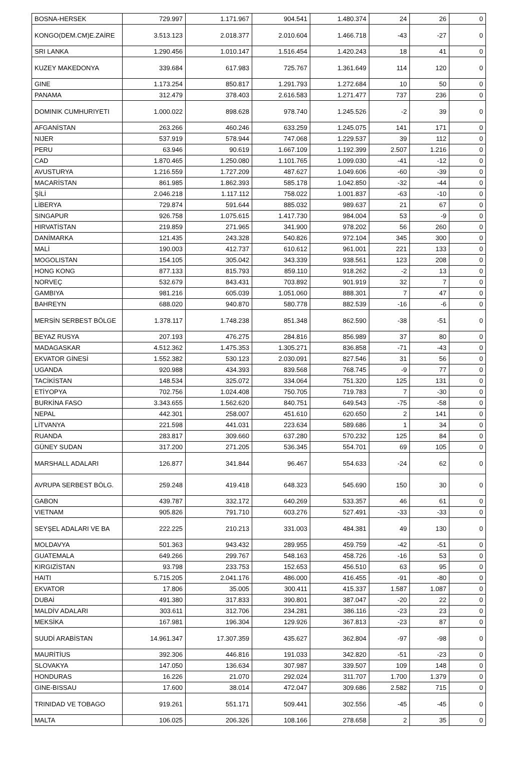| BOSNA-HERSEK | 729.997 | 1.171.967 | 904.541 | 1.480.374 | 24 | 26 | 0 |
| KONGO(DEM.CM)E.ZAİRE | 3.513.123 | 2.018.377 | 2.010.604 | 1.466.718 | -43 | -27 | 0 |
| SRI LANKA | 1.290.456 | 1.010.147 | 1.516.454 | 1.420.243 | 18 | 41 | 0 |
| KUZEY MAKEDONYA | 339.684 | 617.983 | 725.767 | 1.361.649 | 114 | 120 | 0 |
| GINE | 1.173.254 | 850.817 | 1.291.793 | 1.272.684 | 10 | 50 | 0 |
| PANAMA | 312.479 | 378.403 | 2.616.583 | 1.271.477 | 737 | 236 | 0 |
| DOMINIK CUMHURIYETI | 1.000.022 | 898.628 | 978.740 | 1.245.526 | -2 | 39 | 0 |
| AFGANİSTAN | 263.266 | 460.246 | 633.259 | 1.245.075 | 141 | 171 | 0 |
| NIJER | 537.919 | 578.944 | 747.068 | 1.229.537 | 39 | 112 | 0 |
| PERU | 63.946 | 90.619 | 1.667.109 | 1.192.399 | 2.507 | 1.216 | 0 |
| CAD | 1.870.465 | 1.250.080 | 1.101.765 | 1.099.030 | -41 | -12 | 0 |
| AVUSTURYA | 1.216.559 | 1.727.209 | 487.627 | 1.049.606 | -60 | -39 | 0 |
| MACARİSTAN | 861.985 | 1.862.393 | 585.178 | 1.042.850 | -32 | -44 | 0 |
| ŞİLİ | 2.046.218 | 1.117.112 | 758.022 | 1.001.837 | -63 | -10 | 0 |
| LİBERYA | 729.874 | 591.644 | 885.032 | 989.637 | 21 | 67 | 0 |
| SINGAPUR | 926.758 | 1.075.615 | 1.417.730 | 984.004 | 53 | -9 | 0 |
| HIRVATİSTAN | 219.859 | 271.965 | 341.900 | 978.202 | 56 | 260 | 0 |
| DANİMARKA | 121.435 | 243.328 | 540.826 | 972.104 | 345 | 300 | 0 |
| MALİ | 190.003 | 412.737 | 610.612 | 961.001 | 221 | 133 | 0 |
| MOGOLISTAN | 154.105 | 305.042 | 343.339 | 938.561 | 123 | 208 | 0 |
| HONG KONG | 877.133 | 815.793 | 859.110 | 918.262 | -2 | 13 | 0 |
| NORVEÇ | 532.679 | 843.431 | 703.892 | 901.919 | 32 | 7 | 0 |
| GAMBIYA | 981.216 | 605.039 | 1.051.060 | 888.301 | 7 | 47 | 0 |
| BAHREYN | 688.020 | 940.870 | 580.778 | 882.539 | -16 | -6 | 0 |
| MERSİN SERBEST BÖLGE | 1.378.117 | 1.748.238 | 851.348 | 862.590 | -38 | -51 | 0 |
| BEYAZ RUSYA | 207.193 | 476.275 | 284.816 | 856.989 | 37 | 80 | 0 |
| MADAGASKAR | 4.512.362 | 1.475.353 | 1.305.271 | 836.858 | -71 | -43 | 0 |
| EKVATOR GİNESİ | 1.552.382 | 530.123 | 2.030.091 | 827.546 | 31 | 56 | 0 |
| UGANDA | 920.988 | 434.393 | 839.568 | 768.745 | -9 | 77 | 0 |
| TACİKİSTAN | 148.534 | 325.072 | 334.064 | 751.320 | 125 | 131 | 0 |
| ETİYOPYA | 702.756 | 1.024.408 | 750.705 | 719.783 | 7 | -30 | 0 |
| BURKİNA FASO | 3.343.655 | 1.562.620 | 840.751 | 649.543 | -75 | -58 | 0 |
| NEPAL | 442.301 | 258.007 | 451.610 | 620.650 | 2 | 141 | 0 |
| LİTVANYA | 221.598 | 441.031 | 223.634 | 589.686 | 1 | 34 | 0 |
| RUANDA | 283.817 | 309.660 | 637.280 | 570.232 | 125 | 84 | 0 |
| GÜNEY SUDAN | 317.200 | 271.205 | 536.345 | 554.701 | 69 | 105 | 0 |
| MARSHALL ADALARI | 126.877 | 341.844 | 96.467 | 554.633 | -24 | 62 | 0 |
| AVRUPA SERBEST BÖLG. | 259.248 | 419.418 | 648.323 | 545.690 | 150 | 30 | 0 |
| GABON | 439.787 | 332.172 | 640.269 | 533.357 | 46 | 61 | 0 |
| VIETNAM | 905.826 | 791.710 | 603.276 | 527.491 | -33 | -33 | 0 |
| SEYŞEL ADALARI VE BA | 222.225 | 210.213 | 331.003 | 484.381 | 49 | 130 | 0 |
| MOLDAVYA | 501.363 | 943.432 | 289.955 | 459.759 | -42 | -51 | 0 |
| GUATEMALA | 649.266 | 299.767 | 548.163 | 458.726 | -16 | 53 | 0 |
| KIRGIZİSTAN | 93.798 | 233.753 | 152.653 | 456.510 | 63 | 95 | 0 |
| HAITI | 5.715.205 | 2.041.176 | 486.000 | 416.455 | -91 | -80 | 0 |
| EKVATOR | 17.806 | 35.005 | 300.411 | 415.337 | 1.587 | 1.087 | 0 |
| DUBAİ | 491.380 | 317.833 | 390.801 | 387.047 | -20 | 22 | 0 |
| MALDİV ADALARI | 303.611 | 312.706 | 234.281 | 386.116 | -23 | 23 | 0 |
| MEKSİKA | 167.981 | 196.304 | 129.926 | 367.813 | -23 | 87 | 0 |
| SUUDİ ARABİSTAN | 14.961.347 | 17.307.359 | 435.627 | 362.804 | -97 | -98 | 0 |
| MAURİTİUS | 392.306 | 446.816 | 191.033 | 342.820 | -51 | -23 | 0 |
| SLOVAKYA | 147.050 | 136.634 | 307.987 | 339.507 | 109 | 148 | 0 |
| HONDURAS | 16.226 | 21.070 | 292.024 | 311.707 | 1.700 | 1.379 | 0 |
| GINE-BISSAU | 17.600 | 38.014 | 472.047 | 309.686 | 2.582 | 715 | 0 |
| TRINIDAD VE TOBAGO | 919.261 | 551.171 | 509.441 | 302.556 | -45 | -45 | 0 |
| MALTA | 106.025 | 206.326 | 108.166 | 278.658 | 2 | 35 | 0 |